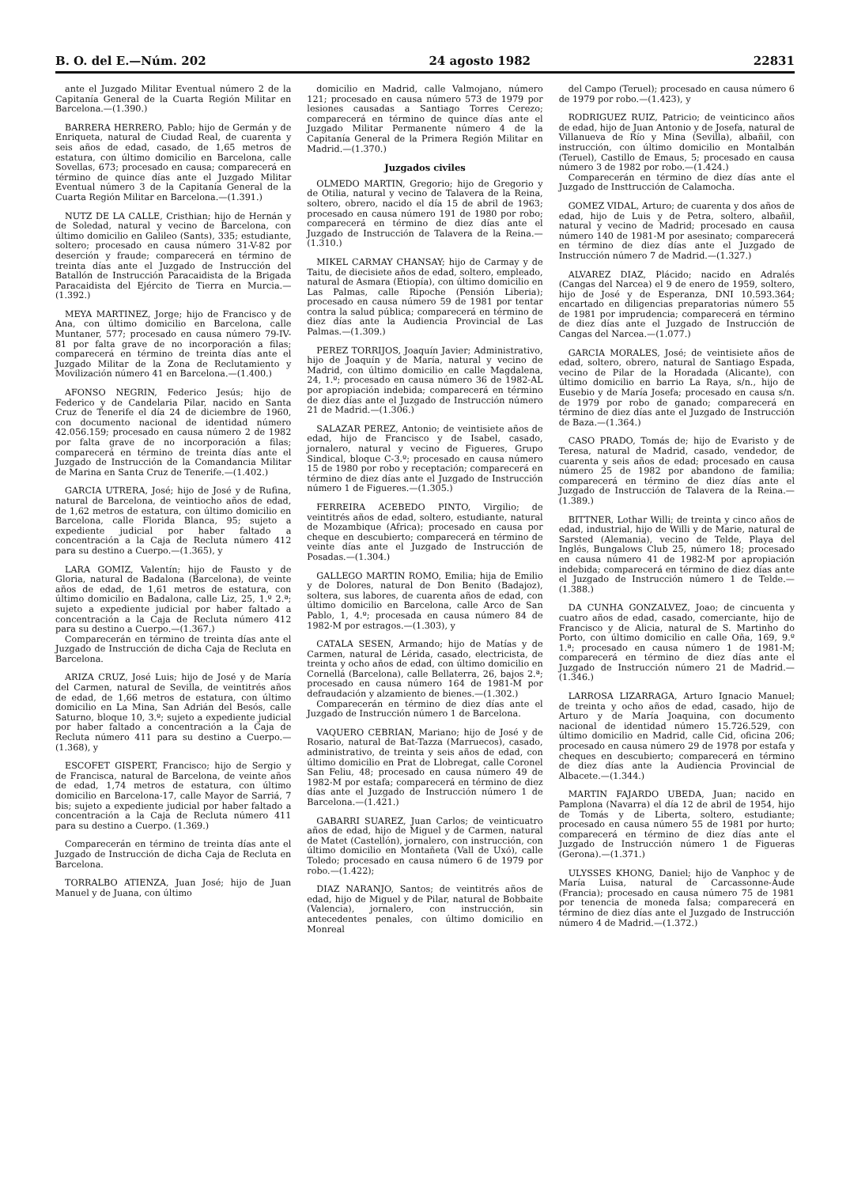B. O. del E.—Núm. 202 24 agosto 1982 22831
ante el Juzgado Militar Eventual número 2 de la Capitanía General de la Cuarta Región Militar en Barcelona.—(1.390.)
BARRERA HERRERO, Pablo; hijo de Germán y de Enriqueta, natural de Ciudad Real, de cuarenta y seis años de edad, casado, de 1,65 metros de estatura, con último domicilio en Barcelona, calle Sovellas, 673; procesado en causa; comparecerá en término de quince días ante el Juzgado Militar Eventual número 3 de la Capitanía General de la Cuarta Región Militar en Barcelona.—(1.391.)
NUTZ DE LA CALLE, Cristhian; hijo de Hernán y de Soledad, natural y vecino de Barcelona, con último domicilio en Galileo (Sants), 335; estudiante, soltero; procesado en causa número 31-V-82 por deserción y fraude; comparecerá en término de treinta días ante el Juzgado de Instrucción del Batallón de Instrucción Paracaidista de la Brigada Paracaidista del Ejército de Tierra en Murcia.—(1.392.)
MEYA MARTINEZ, Jorge; hijo de Francisco y de Ana, con último domicilio en Barcelona, calle Muntaner, 577; procesado en causa número 79-IV-81 por falta grave de no incorporación a filas; comparecerá en término de treinta días ante el Juzgado Militar de la Zona de Reclutamiento y Movilización número 41 en Barcelona.—(1.400.)
AFONSO NEGRIN, Federico Jesús; hijo de Federico y de Candelaria Pilar, nacido en Santa Cruz de Tenerife el día 24 de diciembre de 1960, con documento nacional de identidad número 42.056.159; procesado en causa número 2 de 1982 por falta grave de no incorporación a filas; comparecerá en término de treinta días ante el Juzgado de Instrucción de la Comandancia Militar de Marina en Santa Cruz de Tenerife.—(1.402.)
GARCIA UTRERA, José; hijo de José y de Rufina, natural de Barcelona, de veintiocho años de edad, de 1,62 metros de estatura, con último domicilio en Barcelona, calle Florida Blanca, 95; sujeto a expediente judicial por haber faltado a concentración a la Caja de Recluta número 412 para su destino a Cuerpo.—(1.365), y
LARA GOMIZ, Valentín; hijo de Fausto y de Gloria, natural de Badalona (Barcelona), de veinte años de edad, de 1,61 metros de estatura, con último domicilio en Badalona, calle Liz, 25, 1.º 2.ª; sujeto a expediente judicial por haber faltado a concentración a la Caja de Recluta número 412 para su destino a Cuerpo.—(1.367.)
Comparecerán en término de treinta días ante el Juzgado de Instrucción de dicha Caja de Recluta en Barcelona.
ARIZA CRUZ, José Luis; hijo de José y de María del Carmen, natural de Sevilla, de veintitrés años de edad, de 1,66 metros de estatura, con último domicilio en La Mina, San Adrián del Besós, calle Saturno, bloque 10, 3.º; sujeto a expediente judicial por haber faltado a concentración a la Caja de Recluta número 411 para su destino a Cuerpo.—(1.368), y
ESCOFET GISPERT, Francisco; hijo de Sergio y de Francisca, natural de Barcelona, de veinte años de edad, 1,74 metros de estatura, con último domicilio en Barcelona-17, calle Mayor de Sarriá, 7 bis; sujeto a expediente judicial por haber faltado a concentración a la Caja de Recluta número 411 para su destino a Cuerpo. (1.369.)
Comparecerán en término de treinta días ante el Juzgado de Instrucción de dicha Caja de Recluta en Barcelona.
TORRALBO ATIENZA, Juan José; hijo de Juan Manuel y de Juana, con último
domicilio en Madrid, calle Valmojano, número 121; procesado en causa número 573 de 1979 por lesiones causadas a Santiago Torres Cerezo; comparecerá en término de quince días ante el Juzgado Militar Permanente número 4 de la Capitanía General de la Primera Región Militar en Madrid.—(1.370.)
Juzgados civiles
OLMEDO MARTIN, Gregorio; hijo de Gregorio y de Otilia, natural y vecino de Talavera de la Reina, soltero, obrero, nacido el día 15 de abril de 1963; procesado en causa número 191 de 1980 por robo; comparecerá en término de diez días ante el Juzgado de Instrucción de Talavera de la Reina.—(1.310.)
MIKEL CARMAY CHANSAY; hijo de Carmay y de Taitu, de diecisiete años de edad, soltero, empleado, natural de Asmara (Etiopía), con último domicilio en Las Palmas, calle Ripoche (Pensión Liberia); procesado en causa número 59 de 1981 por tentar contra la salud pública; comparecerá en término de diez días ante la Audiencia Provincial de Las Palmas.—(1.309.)
PEREZ TORRIJOS, Joaquín Javier; Administrativo, hijo de Joaquín y de María, natural y vecino de Madrid, con último domicilio en calle Magdalena, 24, 1.º; procesado en causa número 36 de 1982-AL por apropiación indebida; comparecerá en término de diez días ante el Juzgado de Instrucción número 21 de Madrid.—(1.306.)
SALAZAR PEREZ, Antonio; de veintisiete años de edad, hijo de Francisco y de Isabel, casado, jornalero, natural y vecino de Figueres, Grupo Sindical, bloque C-3.º; procesado en causa número 15 de 1980 por robo y receptación; comparecerá en término de diez días ante el Juzgado de Instrucción número 1 de Figueres.—(1.305.)
FERREIRA ACEBEDO PINTO, Virgilio; de veintitrés años de edad, soltero, estudiante, natural de Mozambique (Africa); procesado en causa por cheque en descubierto; comparecerá en término de veinte días ante el Juzgado de Instrucción de Posadas.—(1.304.)
GALLEGO MARTIN ROMO, Emilia; hija de Emilio y de Dolores, natural de Don Benito (Badajoz), soltera, sus labores, de cuarenta años de edad, con último domicilio en Barcelona, calle Arco de San Pablo, 1, 4.º; procesada en causa número 84 de 1982-M por estragos.—(1.303), y
CATALA SESEN, Armando; hijo de Matías y de Carmen, natural de Lérida, casado, electricista, de treinta y ocho años de edad, con último domicilio en Cornellá (Barcelona), calle Bellaterra, 26, bajos 2.ª; procesado en causa número 164 de 1981-M por defraudación y alzamiento de bienes.—(1.302.)
Comparecerán en término de diez días ante el Juzgado de Instrucción número 1 de Barcelona.
VAQUERO CEBRIAN, Mariano; hijo de José y de Rosario, natural de Bat-Tazza (Marruecos), casado, administrativo, de treinta y seis años de edad, con último domicilio en Prat de Llobregat, calle Coronel San Feliu, 48; procesado en causa número 49 de 1982-M por estafa; comparecerá en término de diez días ante el Juzgado de Instrucción número 1 de Barcelona.—(1.421.)
GABARRI SUAREZ, Juan Carlos; de veinticuatro años de edad, hijo de Miguel y de Carmen, natural de Matet (Castellón), jornalero, con instrucción, con último domicilio en Montañeta (Vall de Uxó), calle Toledo; procesado en causa número 6 de 1979 por robo.—(1.422);
DIAZ NARANJO, Santos; de veintitrés años de edad, hijo de Miguel y de Pilar, natural de Bobbaite (Valencia), jornalero, con instrucción, sin antecedentes penales, con último domicilio en Monreal
del Campo (Teruel); procesado en causa número 6 de 1979 por robo.—(1.423), y
RODRIGUEZ RUIZ, Patricio; de veinticinco años de edad, hijo de Juan Antonio y de Josefa, natural de Villanueva de Río y Mina (Sevilla), albañil, con instrucción, con último domicilio en Montalbán (Teruel), Castillo de Emaus, 5; procesado en causa número 3 de 1982 por robo.—(1.424.)
Comparecerán en término de diez días ante el Juzgado de Insttrucción de Calamocha.
GOMEZ VIDAL, Arturo; de cuarenta y dos años de edad, hijo de Luis y de Petra, soltero, albañil, natural y vecino de Madrid; procesado en causa número 140 de 1981-M por asesinato; comparecerá en término de diez días ante el Juzgado de Instrucción número 7 de Madrid.—(1.327.)
ALVAREZ DIAZ, Plácido; nacido en Adralés (Cangas del Narcea) el 9 de enero de 1959, soltero, hijo de José y de Esperanza, DNI 10.593.364; encartado en diligencias preparatorias número 55 de 1981 por imprudencia; comparecerá en término de diez días ante el Juzgado de Instrucción de Cangas del Narcea.—(1.077.)
GARCIA MORALES, José; de veintisiete años de edad, soltero, obrero, natural de Santiago Espada, vecino de Pilar de la Horadada (Alicante), con último domicilio en barrio La Raya, s/n., hijo de Eusebio y de María Josefa; procesado en causa s/n. de 1979 por robo de ganado; comparecerá en término de diez días ante el Juzgado de Instrucción de Baza.—(1.364.)
CASO PRADO, Tomás de; hijo de Evaristo y de Teresa, natural de Madrid, casado, vendedor, de cuarenta y seis años de edad; procesado en causa número 25 de 1982 por abandono de familia; comparecerá en término de diez días ante el Juzgado de Instrucción de Talavera de la Reina.—(1.389.)
BITTNER, Lothar Willi; de treinta y cinco años de edad, industrial, hijo de Willi y de Marie, natural de Sarsted (Alemania), vecino de Telde, Playa del Inglés, Bungalows Club 25, número 18; procesado en causa número 41 de 1982-M por apropiación indebida; comparecerá en término de diez días ante el Juzgado de Instrucción número 1 de Telde.—(1.388.)
DA CUNHA GONZALVEZ, Joao; de cincuenta y cuatro años de edad, casado, comerciante, hijo de Francisco y de Alicia, natural de S. Martinho do Porto, con último domicilio en calle Oña, 169, 9.º 1.ª; procesado en causa número 1 de 1981-M; comparecerá en término de diez días ante el Juzgado de Instrucción número 21 de Madrid.—(1.346.)
LARROSA LIZARRAGA, Arturo Ignacio Manuel; de treinta y ocho años de edad, casado, hijo de Arturo y de María Joaquina, con documento nacional de identidad número 15.726.529, con último domicilio en Madrid, calle Cid, oficina 206; procesado en causa número 29 de 1978 por estafa y cheques en descubierto; comparecerá en término de diez días ante la Audiencia Provincial de Albacete.—(1.344.)
MARTIN FAJARDO UBEDA, Juan; nacido en Pamplona (Navarra) el día 12 de abril de 1954, hijo de Tomás y de Liberta, soltero, estudiante; procesado en causa número 55 de 1981 por hurto; comparecerá en término de diez días ante el Juzgado de Instrucción número 1 de Figueras (Gerona).—(1.371.)
ULYSSES KHONG, Daniel; hijo de Vanphoc y de María Luisa, natural de Carcassonne-Aude (Francia); procesado en causa número 75 de 1981 por tenencia de moneda falsa; comparecerá en término de diez días ante el Juzgado de Instrucción número 4 de Madrid.—(1.372.)